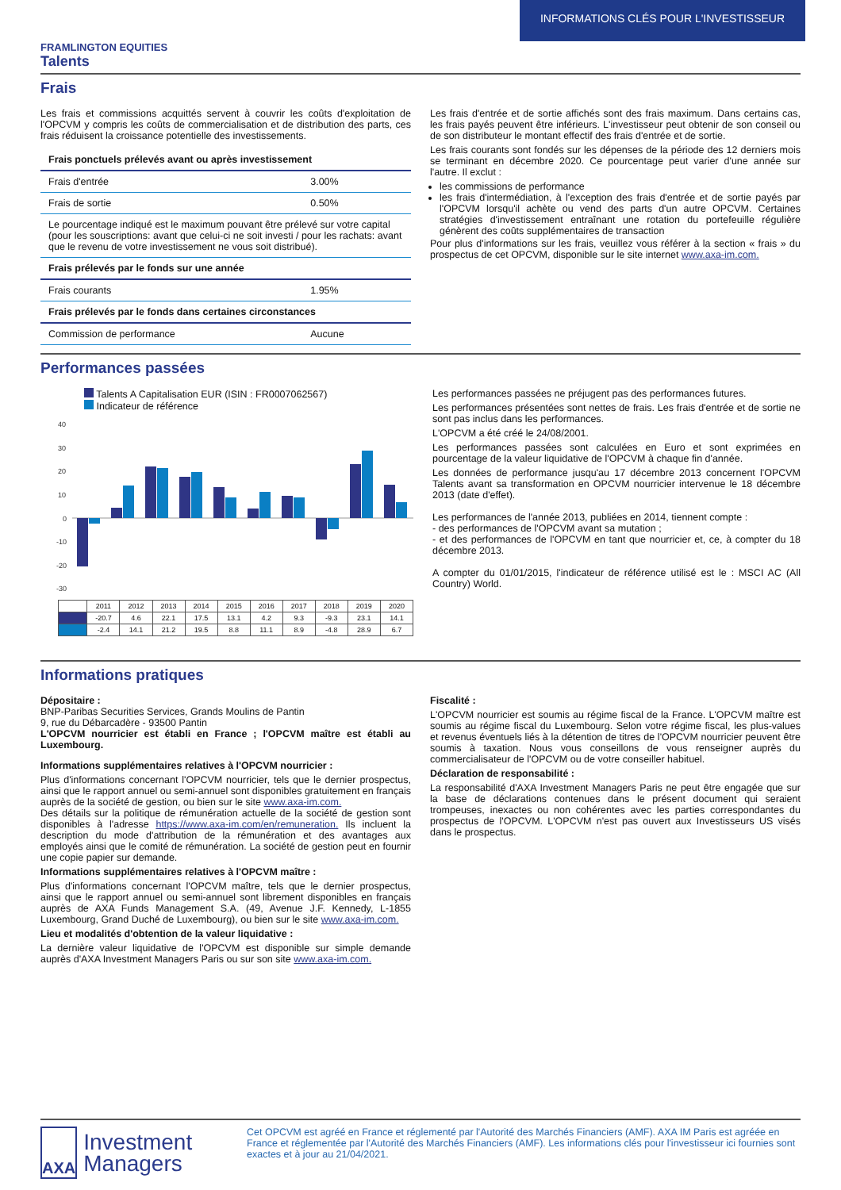INFORMATIONS CLÉS POUR L'INVESTISSEUR
FRAMLINGTON EQUITIES
Talents
Frais
Les frais et commissions acquittés servent à couvrir les coûts d'exploitation de l'OPCVM y compris les coûts de commercialisation et de distribution des parts, ces frais réduisent la croissance potentielle des investissements.
| Frais ponctuels prélevés avant ou après investissement | |
| --- | --- |
| Frais d'entrée | 3.00% |
| Frais de sortie | 0.50% |
| Le pourcentage indiqué est le maximum pouvant être prélevé sur votre capital (pour les souscriptions: avant que celui-ci ne soit investi / pour les rachats: avant que le revenu de votre investissement ne vous soit distribué). | |
| Frais prélevés par le fonds sur une année | |
| Frais courants | 1.95% |
| Frais prélevés par le fonds dans certaines circonstances | |
| Commission de performance | Aucune |
Les frais d'entrée et de sortie affichés sont des frais maximum. Dans certains cas, les frais payés peuvent être inférieurs. L'investisseur peut obtenir de son conseil ou de son distributeur le montant effectif des frais d'entrée et de sortie.
Les frais courants sont fondés sur les dépenses de la période des 12 derniers mois se terminant en décembre 2020. Ce pourcentage peut varier d'une année sur l'autre. Il exclut :
les commissions de performance
les frais d'intermédiation, à l'exception des frais d'entrée et de sortie payés par l'OPCVM lorsqu'il achète ou vend des parts d'un autre OPCVM. Certaines stratégies d'investissement entraînant une rotation du portefeuille régulière génèrent des coûts supplémentaires de transaction
Pour plus d'informations sur les frais, veuillez vous référer à la section « frais » du prospectus de cet OPCVM, disponible sur le site internet www.axa-im.com.
Performances passées
Talents A Capitalisation EUR (ISIN : FR0007062567)
Indicateur de référence
40
30
20
10
0
-10
-20
-30
| | 2011 | 2012 | 2013 | 2014 | 2015 | 2016 | 2017 | 2018 | 2019 | 2020 |
| | -20.7 | 4.6 | 22.1 | 17.5 | 13.1 | 4.2 | 9.3 | -9.3 | 23.1 | 14.1 |
| | -2.4 | 14.1 | 21.2 | 19.5 | 8.8 | 11.1 | 8.9 | -4.8 | 28.9 | 6.7 |
Les performances passées ne préjugent pas des performances futures.
Les performances présentées sont nettes de frais. Les frais d'entrée et de sortie ne sont pas inclus dans les performances.
L'OPCVM a été créé le 24/08/2001.
Les performances passées sont calculées en Euro et sont exprimées en pourcentage de la valeur liquidative de l'OPCVM à chaque fin d'année.
Les données de performance jusqu'au 17 décembre 2013 concernent l'OPCVM Talents avant sa transformation en OPCVM nourricier intervenue le 18 décembre 2013 (date d'effet).
Les performances de l'année 2013, publiées en 2014, tiennent compte :
- des performances de l'OPCVM avant sa mutation ;
- et des performances de l'OPCVM en tant que nourricier et, ce, à compter du 18 décembre 2013.
A compter du 01/01/2015, l'indicateur de référence utilisé est le : MSCI AC (All Country) World.
Informations pratiques
Dépositaire :
BNP-Paribas Securities Services, Grands Moulins de Pantin
9, rue du Débarcadère - 93500 Pantin
L'OPCVM nourricier est établi en France ; l'OPCVM maître est établi au Luxembourg.
Informations supplémentaires relatives à l'OPCVM nourricier :
Plus d'informations concernant l'OPCVM nourricier, tels que le dernier prospectus, ainsi que le rapport annuel ou semi-annuel sont disponibles gratuitement en français auprès de la société de gestion, ou bien sur le site www.axa-im.com.
Des détails sur la politique de rémunération actuelle de la société de gestion sont disponibles à l'adresse https://www.axa-im.com/en/remuneration. Ils incluent la description du mode d'attribution de la rémunération et des avantages aux employés ainsi que le comité de rémunération. La société de gestion peut en fournir une copie papier sur demande.
Informations supplémentaires relatives à l'OPCVM maître :
Plus d'informations concernant l'OPCVM maître, tels que le dernier prospectus, ainsi que le rapport annuel ou semi-annuel sont librement disponibles en français auprès de AXA Funds Management S.A. (49, Avenue J.F. Kennedy, L-1855 Luxembourg, Grand Duché de Luxembourg), ou bien sur le site www.axa-im.com.
Lieu et modalités d'obtention de la valeur liquidative :
La dernière valeur liquidative de l'OPCVM est disponible sur simple demande auprès d'AXA Investment Managers Paris ou sur son site www.axa-im.com.
Fiscalité :
L'OPCVM nourricier est soumis au régime fiscal de la France. L'OPCVM maître est soumis au régime fiscal du Luxembourg. Selon votre régime fiscal, les plus-values et revenus éventuels liés à la détention de titres de l'OPCVM nourricier peuvent être soumis à taxation. Nous vous conseillons de vous renseigner auprès du commercialisateur de l'OPCVM ou de votre conseiller habituel.
Déclaration de responsabilité :
La responsabilité d'AXA Investment Managers Paris ne peut être engagée que sur la base de déclarations contenues dans le présent document qui seraient trompeuses, inexactes ou non cohérentes avec les parties correspondantes du prospectus de l'OPCVM. L'OPCVM n'est pas ouvert aux Investisseurs US visés dans le prospectus.
AXA
Investment Managers
Cet OPCVM est agréé en France et réglementé par l'Autorité des Marchés Financiers (AMF). AXA IM Paris est agréée en France et réglementée par l'Autorité des Marchés Financiers (AMF). Les informations clés pour l'investisseur ici fournies sont exactes et à jour au 21/04/2021.